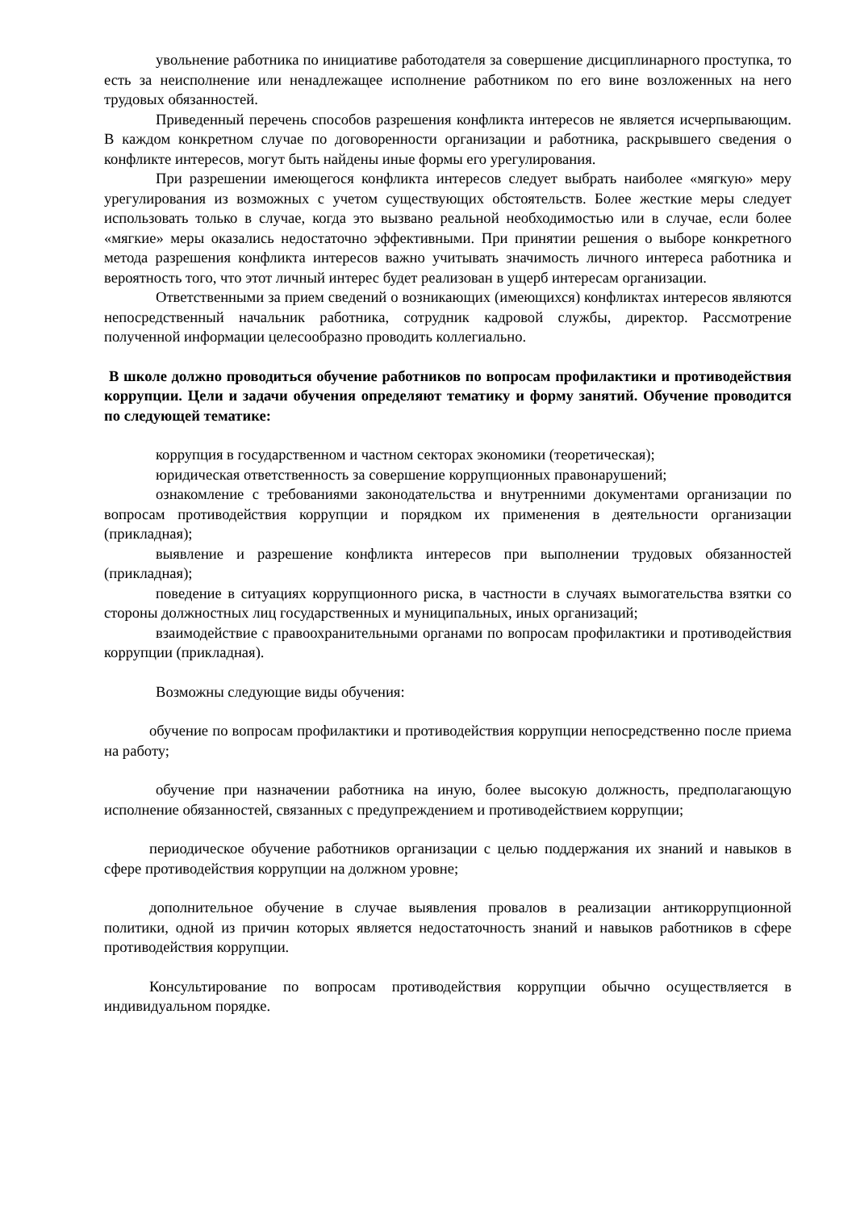увольнение работника по инициативе работодателя за совершение дисциплинарного проступка, то есть за неисполнение или ненадлежащее исполнение работником по его вине возложенных на него трудовых обязанностей.
Приведенный перечень способов разрешения конфликта интересов не является исчерпывающим. В каждом конкретном случае по договоренности организации и работника, раскрывшего сведения о конфликте интересов, могут быть найдены иные формы его урегулирования.
При разрешении имеющегося конфликта интересов следует выбрать наиболее «мягкую» меру урегулирования из возможных с учетом существующих обстоятельств. Более жесткие меры следует использовать только в случае, когда это вызвано реальной необходимостью или в случае, если более «мягкие» меры оказались недостаточно эффективными. При принятии решения о выборе конкретного метода разрешения конфликта интересов важно учитывать значимость личного интереса работника и вероятность того, что этот личный интерес будет реализован в ущерб интересам организации.
Ответственными за прием сведений о возникающих (имеющихся) конфликтах интересов являются непосредственный начальник работника, сотрудник кадровой службы, директор. Рассмотрение полученной информации целесообразно проводить коллегиально.
В школе должно проводиться обучение работников по вопросам профилактики и противодействия коррупции. Цели и задачи обучения определяют тематику и форму занятий. Обучение проводится по следующей тематике:
коррупция в государственном и частном секторах экономики (теоретическая);
юридическая ответственность за совершение коррупционных правонарушений;
ознакомление с требованиями законодательства и внутренними документами организации по вопросам противодействия коррупции и порядком их применения в деятельности организации (прикладная);
выявление и разрешение конфликта интересов при выполнении трудовых обязанностей (прикладная);
поведение в ситуациях коррупционного риска, в частности в случаях вымогательства взятки со стороны должностных лиц государственных и муниципальных, иных организаций;
взаимодействие с правоохранительными органами по вопросам профилактики и противодействия коррупции (прикладная).
Возможны следующие виды обучения:
обучение по вопросам профилактики и противодействия коррупции непосредственно после приема на работу;
обучение при назначении работника на иную, более высокую должность, предполагающую исполнение обязанностей, связанных с предупреждением и противодействием коррупции;
периодическое обучение работников организации с целью поддержания их знаний и навыков в сфере противодействия коррупции на должном уровне;
дополнительное обучение в случае выявления провалов в реализации антикоррупционной политики, одной из причин которых является недостаточность знаний и навыков работников в сфере противодействия коррупции.
Консультирование по вопросам противодействия коррупции обычно осуществляется в индивидуальном порядке.